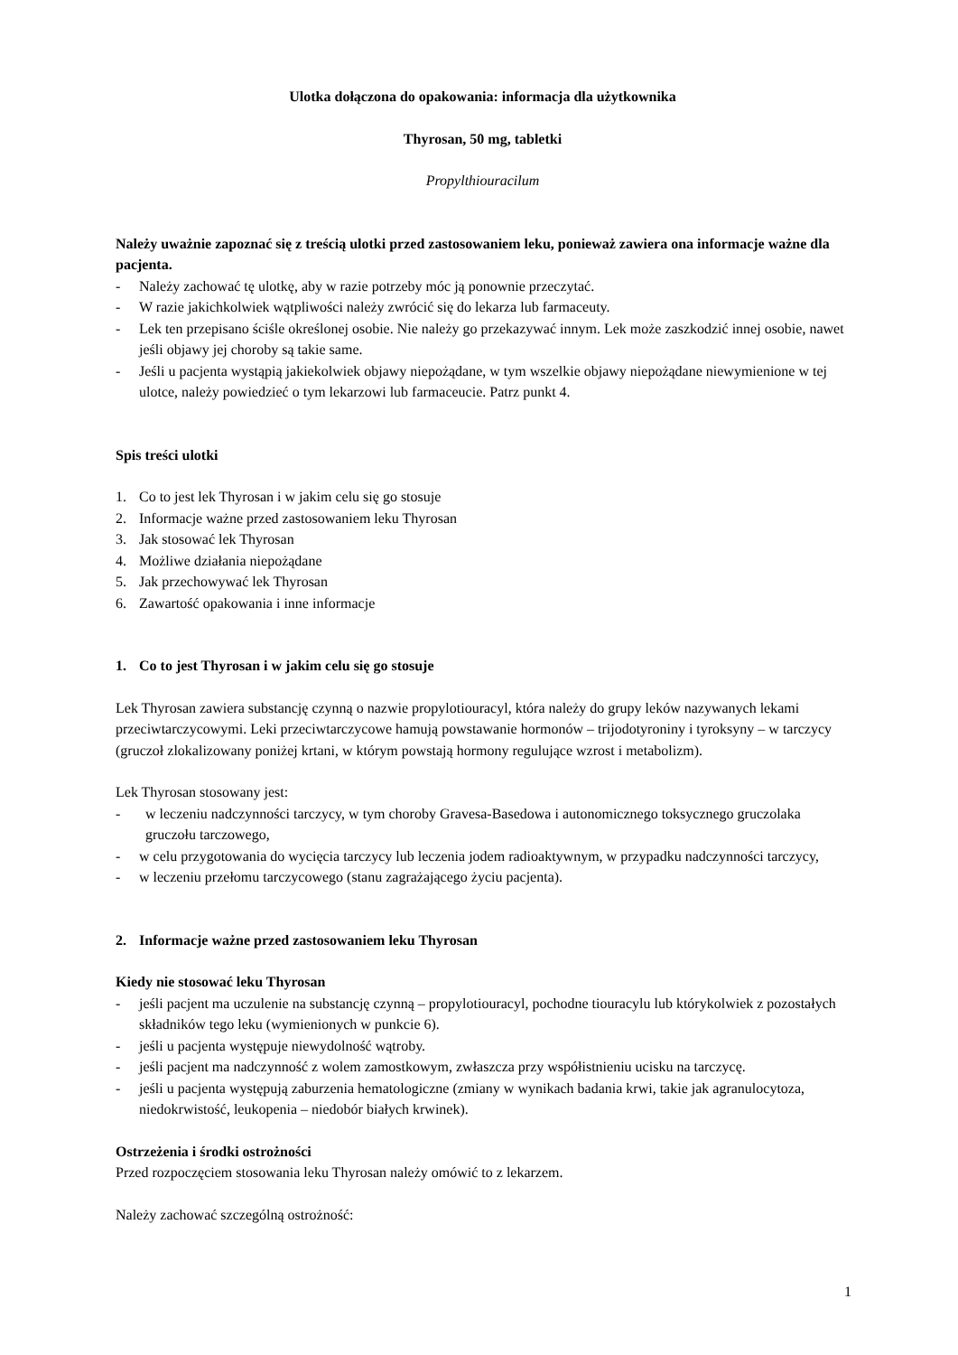Ulotka dołączona do opakowania: informacja dla użytkownika
Thyrosan, 50 mg, tabletki
Propylthiouracilum
Należy uważnie zapoznać się z treścią ulotki przed zastosowaniem leku, ponieważ zawiera ona informacje ważne dla pacjenta.
- Należy zachować tę ulotkę, aby w razie potrzeby móc ją ponownie przeczytać.
- W razie jakichkolwiek wątpliwości należy zwrócić się do lekarza lub farmaceuty.
- Lek ten przepisano ściśle określonej osobie. Nie należy go przekazywać innym. Lek może zaszkodzić innej osobie, nawet jeśli objawy jej choroby są takie same.
- Jeśli u pacjenta wystąpią jakiekolwiek objawy niepożądane, w tym wszelkie objawy niepożądane niewymienione w tej ulotce, należy powiedzieć o tym lekarzowi lub farmaceucie. Patrz punkt 4.
Spis treści ulotki
1. Co to jest lek Thyrosan i w jakim celu się go stosuje
2. Informacje ważne przed zastosowaniem leku Thyrosan
3. Jak stosować lek Thyrosan
4. Możliwe działania niepożądane
5. Jak przechowywać lek Thyrosan
6. Zawartość opakowania i inne informacje
1. Co to jest Thyrosan i w jakim celu się go stosuje
Lek Thyrosan zawiera substancję czynną o nazwie propylotiouracyl, która należy do grupy leków nazywanych lekami przeciwtarczycowymi. Leki przeciwtarczycowe hamują powstawanie hormonów – trijodotyroniny i tyroksyny – w tarczycy (gruczoł zlokalizowany poniżej krtani, w którym powstają hormony regulujące wzrost i metabolizm).
Lek Thyrosan stosowany jest:
- w leczeniu nadczynności tarczycy, w tym choroby Gravesa-Basedowa i autonomicznego toksycznego gruczolaka gruczołu tarczowego,
- w celu przygotowania do wycięcia tarczycy lub leczenia jodem radioaktywnym, w przypadku nadczynności tarczycy,
- w leczeniu przełomu tarczycowego (stanu zagrażającego życiu pacjenta).
2. Informacje ważne przed zastosowaniem leku Thyrosan
Kiedy nie stosować leku Thyrosan
- jeśli pacjent ma uczulenie na substancję czynną – propylotiouracyl, pochodne tiouracylu lub którykolwiek z pozostałych składników tego leku (wymienionych w punkcie 6).
- jeśli u pacjenta występuje niewydolność wątroby.
- jeśli pacjent ma nadczynność z wolem zamostkowym, zwłaszcza przy współistnieniu ucisku na tarczycę.
- jeśli u pacjenta występują zaburzenia hematologiczne (zmiany w wynikach badania krwi, takie jak agranulocytoza, niedokrwistość, leukopenia – niedobór białych krwinek).
Ostrzeżenia i środki ostrożności
Przed rozpoczęciem stosowania leku Thyrosan należy omówić to z lekarzem.
Należy zachować szczególną ostrożność:
1